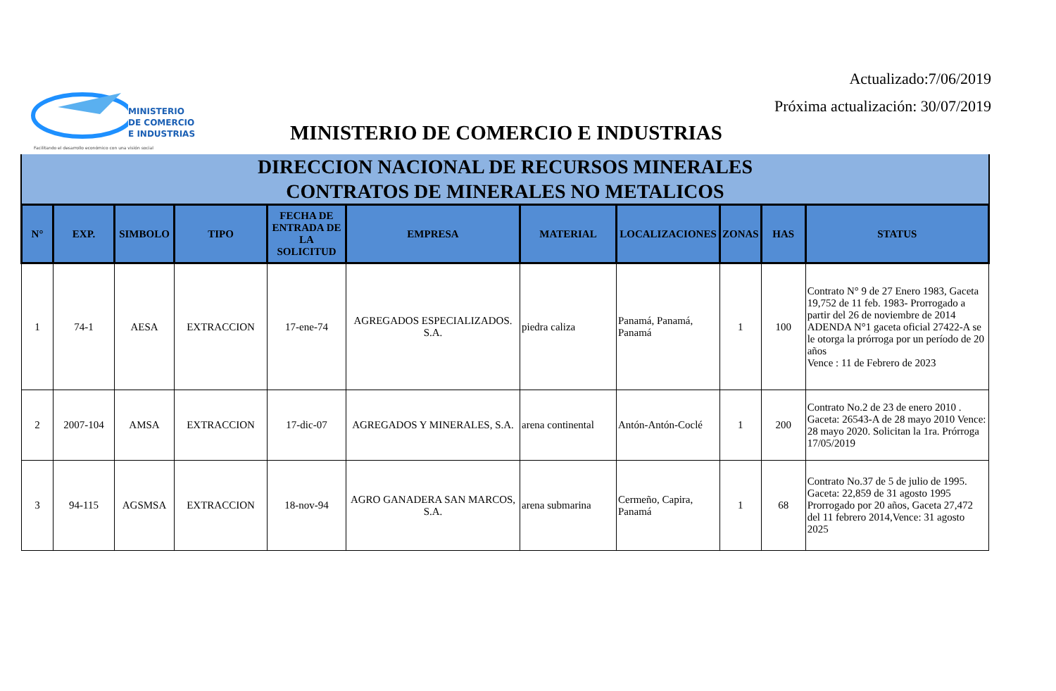Actualizado:7/06/2019
Próxima actualización: 30/07/2019
MINISTERIO
DE COMERCIO
E INDUSTRIAS
Facilitando el desarrollo económico con una visión social
MINISTERIO DE COMERCIO E INDUSTRIAS
DIRECCION NACIONAL DE RECURSOS MINERALES
CONTRATOS DE MINERALES NO METALICOS
| N° | EXP. | SIMBOLO | TIPO | FECHA DE ENTRADA DE LA SOLICITUD | EMPRESA | MATERIAL | LOCALIZACIONES | ZONAS | HAS | STATUS |
| --- | --- | --- | --- | --- | --- | --- | --- | --- | --- | --- |
| 1 | 74-1 | AESA | EXTRACCION | 17-ene-74 | AGREGADOS ESPECIALIZADOS. S.A. | piedra caliza | Panamá, Panamá, Panamá | 1 | 100 | Contrato N° 9 de 27 Enero 1983, Gaceta 19,752 de 11 feb. 1983- Prorrogado a partir del 26 de noviembre de 2014 ADENDA N°1 gaceta oficial 27422-A se le otorga la prórroga por un período de 20 años Vence : 11 de Febrero de 2023 |
| 2 | 2007-104 | AMSA | EXTRACCION | 17-dic-07 | AGREGADOS Y MINERALES, S.A. | arena continental | Antón-Antón-Coclé | 1 | 200 | Contrato No.2 de 23 de enero 2010 . Gaceta: 26543-A de 28 mayo 2010 Vence: 28 mayo 2020. Solicitan la 1ra. Prórroga 17/05/2019 |
| 3 | 94-115 | AGSMSA | EXTRACCION | 18-nov-94 | AGRO GANADERA SAN MARCOS, S.A. | arena submarina | Cermeño, Capira, Panamá | 1 | 68 | Contrato No.37 de 5 de julio de 1995. Gaceta: 22,859 de 31 agosto 1995 Prorrogado por 20 años, Gaceta 27,472 del 11 febrero 2014,Vence: 31 agosto 2025 |